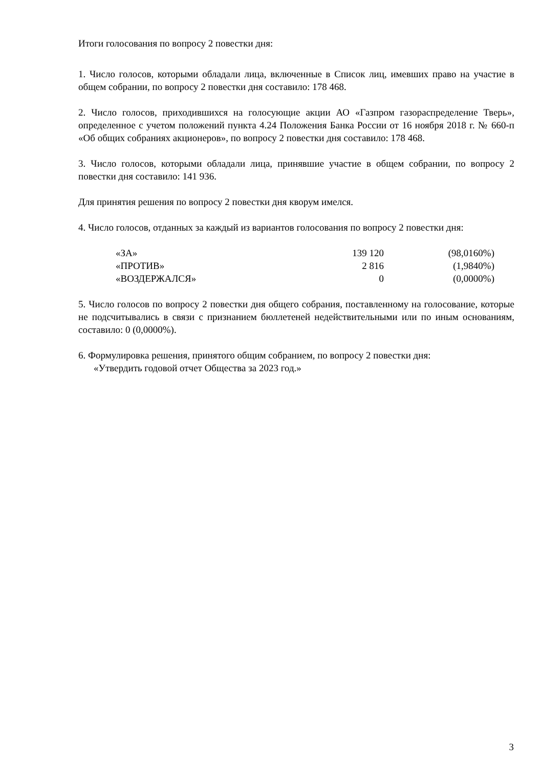Итоги голосования по вопросу 2 повестки дня:
1. Число голосов, которыми обладали лица, включенные в Список лиц, имевших право на участие в общем собрании, по вопросу 2 повестки дня составило: 178 468.
2. Число голосов, приходившихся на голосующие акции АО «Газпром газораспределение Тверь», определенное с учетом положений пункта 4.24 Положения Банка России от 16 ноября 2018 г. № 660-п «Об общих собраниях акционеров», по вопросу 2 повестки дня составило: 178 468.
3. Число голосов, которыми обладали лица, принявшие участие в общем собрании, по вопросу 2 повестки дня составило: 141 936.
Для принятия решения по вопросу 2 повестки дня кворум имелся.
4. Число голосов, отданных за каждый из вариантов голосования по вопросу 2 повестки дня:
| «ЗА» | 139 120 | (98,0160%) |
| «ПРОТИВ» | 2 816 | (1,9840%) |
| «ВОЗДЕРЖАЛСЯ» | 0 | (0,0000%) |
5. Число голосов по вопросу 2 повестки дня общего собрания, поставленному на голосование, которые не подсчитывались в связи с признанием бюллетеней недействительными или по иным основаниям, составило: 0 (0,0000%).
6. Формулировка решения, принятого общим собранием, по вопросу 2 повестки дня:
«Утвердить годовой отчет Общества за 2023 год.»
3